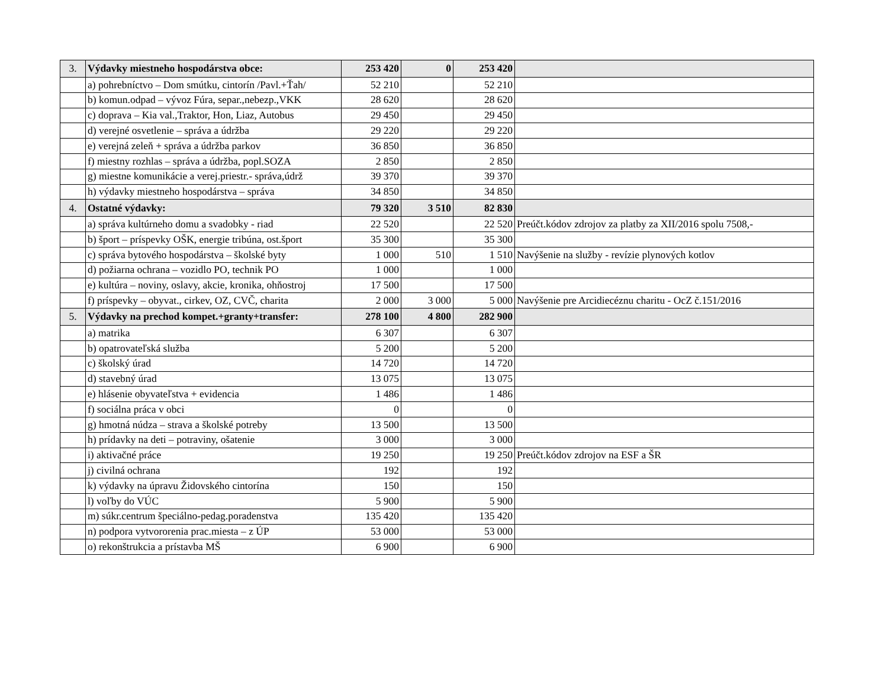| 3. | Výdavky miestneho hospodárstva obce: | 253 420 | 0 | 253 420 | |
| | a) pohrebníctvo – Dom smútku, cintorín /Pavl.+Ťah/ | 52 210 | | 52 210 | |
| | b) komun.odpad – vývoz Fúra, separ.,nebezp.,VKK | 28 620 | | 28 620 | |
| | c) doprava – Kia val.,Traktor, Hon, Liaz, Autobus | 29 450 | | 29 450 | |
| | d) verejné osvetlenie – správa a údržba | 29 220 | | 29 220 | |
| | e) verejná zeleň + správa a údržba parkov | 36 850 | | 36 850 | |
| | f) miestny rozhlas – správa a údržba, popl.SOZA | 2 850 | | 2 850 | |
| | g) miestne komunikácie a verej.priestr.- správa,údrž | 39 370 | | 39 370 | |
| | h) výdavky miestneho hospodárstva – správa | 34 850 | | 34 850 | |
| 4. | Ostatné výdavky: | 79 320 | 3 510 | 82 830 | |
| | a) správa kultúrneho domu a svadobky - riad | 22 520 | | 22 520 | Preúčt.kódov zdrojov za platby za XII/2016 spolu 7508,- |
| | b) šport – príspevky OŠK, energie tribúna, ost.šport | 35 300 | | 35 300 | |
| | c) správa bytového hospodárstva – školské byty | 1 000 | 510 | 1 510 | Navýšenie na služby - revízie plynových kotlov |
| | d) požiarna ochrana – vozidlo PO, technik PO | 1 000 | | 1 000 | |
| | e) kultúra – noviny, oslavy, akcie, kronika, ohňostroj | 17 500 | | 17 500 | |
| | f) príspevky – obyvat., cirkev, OZ, CVČ, charita | 2 000 | 3 000 | 5 000 | Navýšenie pre Arcidiecéznu charitu - OcZ č.151/2016 |
| 5. | Výdavky na prechod kompet.+granty+transfer: | 278 100 | 4 800 | 282 900 | |
| | a) matrika | 6 307 | | 6 307 | |
| | b) opatrovateľská služba | 5 200 | | 5 200 | |
| | c) školský úrad | 14 720 | | 14 720 | |
| | d) stavebný úrad | 13 075 | | 13 075 | |
| | e) hlásenie obyvateľstva + evidencia | 1 486 | | 1 486 | |
| | f) sociálna práca v obci | 0 | | 0 | |
| | g) hmotná núdza – strava a školské potreby | 13 500 | | 13 500 | |
| | h) prídavky na deti – potraviny, ošatenie | 3 000 | | 3 000 | |
| | i) aktivačné práce | 19 250 | | 19 250 | Preúčt.kódov zdrojov na ESF a ŠR |
| | j) civilná ochrana | 192 | | 192 | |
| | k) výdavky na úpravu Židovského cintorína | 150 | | 150 | |
| | l) voľby do VÚC | 5 900 | | 5 900 | |
| | m) súkr.centrum špeciálno-pedag.poradenstva | 135 420 | | 135 420 | |
| | n) podpora vytvororenia prac.miesta – z ÚP | 53 000 | | 53 000 | |
| | o) rekonštrukcia a prístavba MŠ | 6 900 | | 6 900 | |